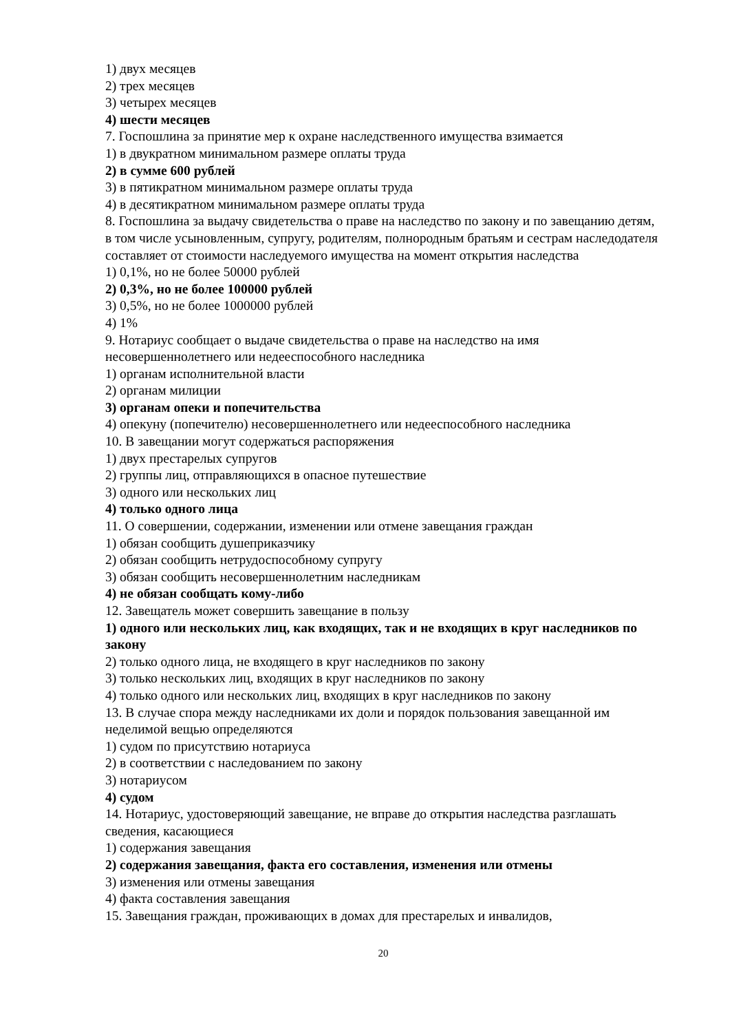1) двух месяцев
2) трех месяцев
3) четырех месяцев
4) шести месяцев
7. Госпошлина за принятие мер к охране наследственного имущества взимается
1) в двукратном минимальном размере оплаты труда
2) в сумме 600 рублей
3) в пятикратном минимальном размере оплаты труда
4) в десятикратном минимальном размере оплаты труда
8. Госпошлина за выдачу свидетельства о праве на наследство по закону и по завещанию детям, в том числе усыновленным, супругу, родителям, полнородным братьям и сестрам наследодателя составляет от стоимости наследуемого имущества на момент открытия наследства
1) 0,1%, но не более 50000 рублей
2) 0,3%, но не более 100000 рублей
3) 0,5%, но не более 1000000 рублей
4) 1%
9. Нотариус сообщает о выдаче свидетельства о праве на наследство на имя несовершеннолетнего или недееспособного наследника
1) органам исполнительной власти
2) органам милиции
3) органам опеки и попечительства
4) опекуну (попечителю) несовершеннолетнего или недееспособного наследника
10. В завещании могут содержаться распоряжения
1) двух престарелых супругов
2) группы лиц, отправляющихся в опасное путешествие
3) одного или нескольких лиц
4) только одного лица
11. О совершении, содержании, изменении или отмене завещания граждан
1) обязан сообщить душеприказчику
2) обязан сообщить нетрудоспособному супругу
3) обязан сообщить несовершеннолетним наследникам
4) не обязан сообщать кому-либо
12. Завещатель может совершить завещание в пользу
1) одного или нескольких лиц, как входящих, так и не входящих в круг наследников по закону
2) только одного лица, не входящего в круг наследников по закону
3) только нескольких лиц, входящих в круг наследников по закону
4) только одного или нескольких лиц, входящих в круг наследников по закону
13. В случае спора между наследниками их доли и порядок пользования завещанной им неделимой вещью определяются
1) судом по присутствию нотариуса
2) в соответствии с наследованием по закону
3) нотариусом
4) судом
14. Нотариус, удостоверяющий завещание, не вправе до открытия наследства разглашать сведения, касающиеся
1) содержания завещания
2) содержания завещания, факта его составления, изменения или отмены
3) изменения или отмены завещания
4) факта составления завещания
15. Завещания граждан, проживающих в домах для престарелых и инвалидов,
20